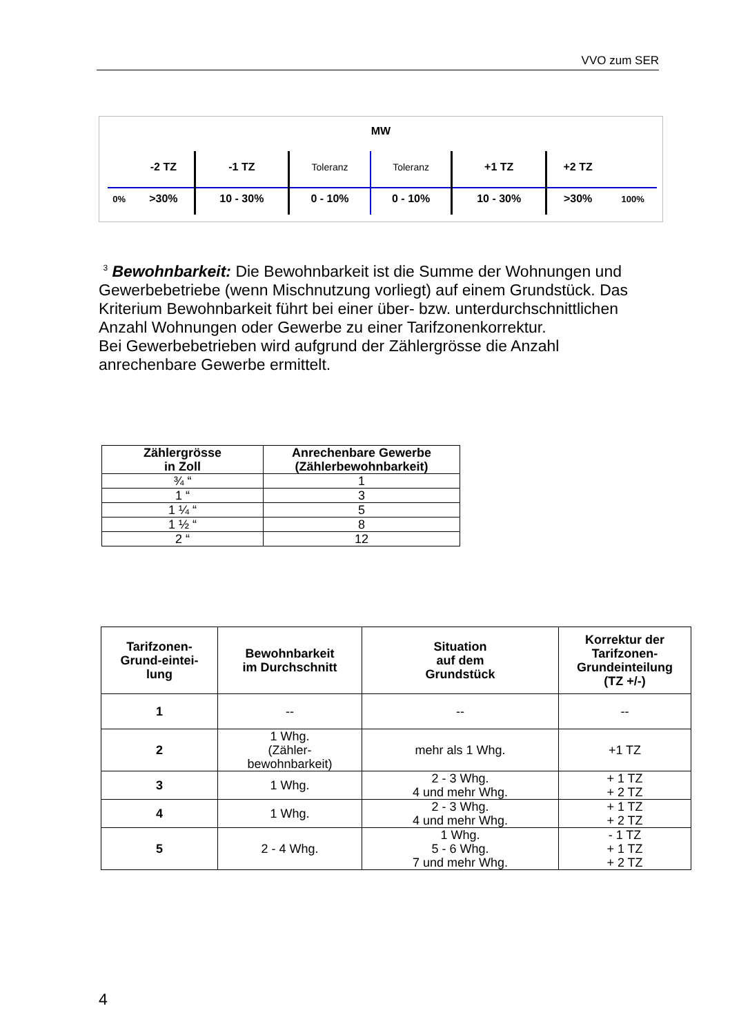VVO zum SER
MW
| | -2 TZ | -1 TZ | Toleranz | Toleranz | +1 TZ | +2 TZ | |
| 0% | >30% | 10 - 30% | 0 - 10% | 0 - 10% | 10 - 30% | >30% | 100% |
<sup>3</sup> Bewohnbarkeit: Die Bewohnbarkeit ist die Summe der Wohnungen und Gewerbebetriebe (wenn Mischnutzung vorliegt) auf einem Grundstück. Das Kriterium Bewohnbarkeit führt bei einer über- bzw. unterdurchschnittlichen Anzahl Wohnungen oder Gewerbe zu einer Tarifzonenkorrektur.
Bei Gewerbebetrieben wird aufgrund der Zählergrösse die Anzahl anrechenbare Gewerbe ermittelt.
| Zählergrösse in Zoll | Anrechenbare Gewerbe (Zählerbewohnbarkeit) |
| --- | --- |
| ¾ “ | 1 |
| 1 “ | 3 |
| 1 ¼ “ | 5 |
| 1 ½ “ | 8 |
| 2 “ | 12 |
| Tarifzonen- Grund-eintei- lung | Bewohnbarkeit im Durchschnitt | Situation auf dem Grundstück | Korrektur der Tarifzonen- Grundeinteilung (TZ +/-) |
| --- | --- | --- | --- |
| 1 | -- | -- | -- |
| 2 | 1 Whg. (Zähler- bewohnbarkeit) | mehr als 1 Whg. | +1 TZ |
| 3 | 1 Whg. | 2 - 3 Whg. 4 und mehr Whg. | + 1 TZ + 2 TZ |
| 4 | 1 Whg. | 2 - 3 Whg. 4 und mehr Whg. | + 1 TZ + 2 TZ |
| 5 | 2 - 4 Whg. | 1 Whg. 5 - 6 Whg. 7 und mehr Whg. | - 1 TZ + 1 TZ + 2 TZ |
4